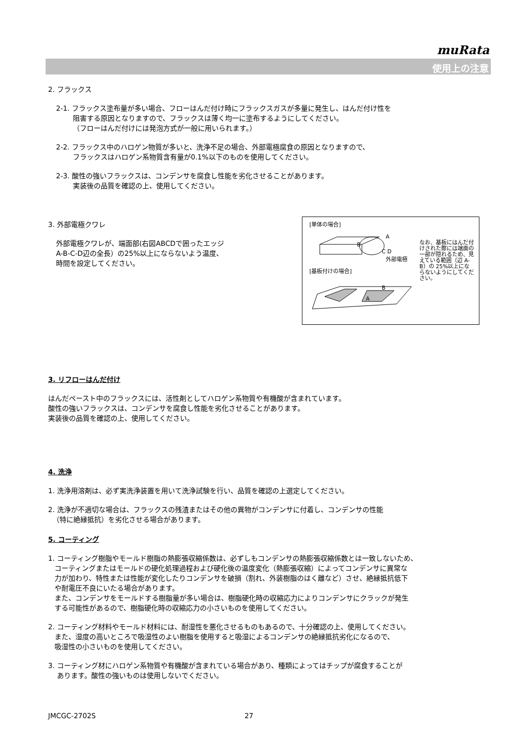muRata
使用上の注意
2. フラックス
2-1. フラックス塗布量が多い場合、フローはんだ付け時にフラックスガスが多量に発生し、はんだ付け性を
阻害する原因となりますので、フラックスは薄く均一に塗布するようにしてください。
（フローはんだ付けには発泡方式が一般に用いられます。）
2-2. フラックス中のハロゲン物質が多いと、洗浄不足の場合、外部電極腐食の原因となりますので、
フラックスはハロゲン系物質含有量が0.1%以下のものを使用してください。
2-3. 酸性の強いフラックスは、コンデンサを腐食し性能を劣化させることがあります。
実装後の品質を確認の上、使用してください。
[単体の場合]
A
B
C D
外部電極
[基板付けの場合]
B
A
なお、基板にはんだ付けされた際には端面の一部が隠れるため、見えている範囲（辺 A-B）の 25%以上にならないようにしてください。
3. 外部電極クワレ
外部電極クワレが、端面部(右図ABCDで囲ったエッジ
A-B-C-D辺の全長）の25%以上にならないよう温度、
時間を設定してください。
3. リフローはんだ付け
はんだペースト中のフラックスには、活性剤としてハロゲン系物質や有機酸が含まれています。
酸性の強いフラックスは、コンデンサを腐食し性能を劣化させることがあります。
実装後の品質を確認の上、使用してください。
4. 洗浄
1. 洗浄用溶剤は、必ず実洗浄装置を用いて洗浄試験を行い、品質を確認の上選定してください。
2. 洗浄が不適切な場合は、フラックスの残渣またはその他の異物がコンデンサに付着し、コンデンサの性能
（特に絶縁抵抗）を劣化させる場合があります。
5. コーティング
1. コーティング樹脂やモールド樹脂の熱膨張収縮係数は、必ずしもコンデンサの熱膨張収縮係数とは一致しないため、
コーティングまたはモールドの硬化処理過程および硬化後の温度変化（熱膨張収縮）によってコンデンサに異常な
力が加わり、特性または性能が変化したりコンデンサを破損（割れ、外装樹脂のはく離など）させ、絶縁抵抗低下
や耐電圧不良にいたる場合があります。
また、コンデンサをモールドする樹脂量が多い場合は、樹脂硬化時の収縮応力によりコンデンサにクラックが発生
する可能性があるので、樹脂硬化時の収縮応力の小さいものを使用してください。
2. コーティング材料やモールド材料には、耐湿性を悪化させるものもあるので、十分確認の上、使用してください。
また、湿度の高いところで吸湿性のよい樹脂を使用すると吸湿によるコンデンサの絶縁抵抗劣化になるので、
吸湿性の小さいものを使用してください。
3. コーティング材にハロゲン系物質や有機酸が含まれている場合があり、種類によってはチップが腐食することが
あります。酸性の強いものは使用しないでください。
JMCGC-2702S 27